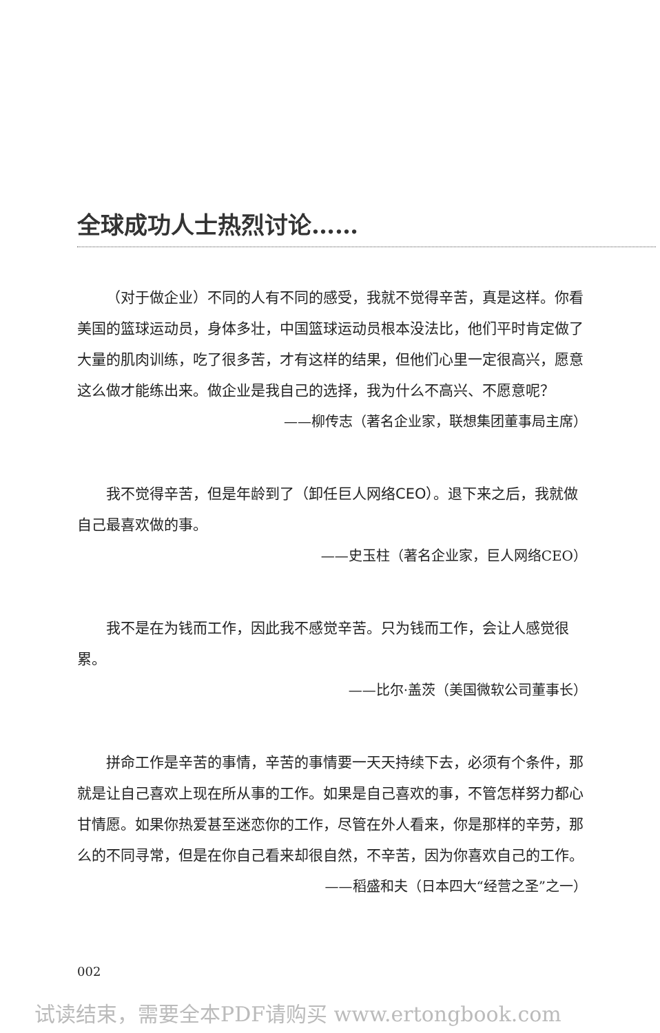全球成功人士热烈讨论……
（对于做企业）不同的人有不同的感受，我就不觉得辛苦，真是这样。你看美国的篮球运动员，身体多壮，中国篮球运动员根本没法比，他们平时肯定做了大量的肌肉训练，吃了很多苦，才有这样的结果，但他们心里一定很高兴，愿意这么做才能练出来。做企业是我自己的选择，我为什么不高兴、不愿意呢？
——柳传志（著名企业家，联想集团董事局主席）
我不觉得辛苦，但是年龄到了（卸任巨人网络CEO）。退下来之后，我就做自己最喜欢做的事。
——史玉柱（著名企业家，巨人网络CEO）
我不是在为钱而工作，因此我不感觉辛苦。只为钱而工作，会让人感觉很累。
——比尔·盖茨（美国微软公司董事长）
拼命工作是辛苦的事情，辛苦的事情要一天天持续下去，必须有个条件，那就是让自己喜欢上现在所从事的工作。如果是自己喜欢的事，不管怎样努力都心甘情愿。如果你热爱甚至迷恋你的工作，尽管在外人看来，你是那样的辛劳，那么的不同寻常，但是在你自己看来却很自然，不辛苦，因为你喜欢自己的工作。
——稻盛和夫（日本四大“经营之圣”之一）
002
试读结束，需要全本PDF请购买 www.ertongbook.com